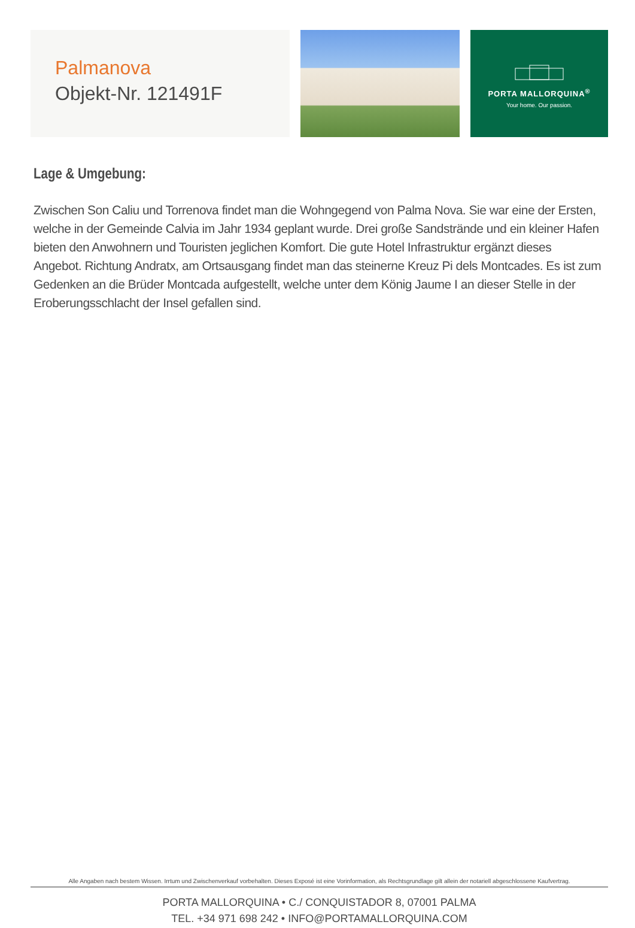Palmanova
Objekt-Nr. 121491F
PORTA MALLORQUINA<sup>®</sup>
Your home. Our passion.
Lage & Umgebung:
Zwischen Son Caliu und Torrenova findet man die Wohngegend von Palma Nova. Sie war eine der Ersten, welche in der Gemeinde Calvia im Jahr 1934 geplant wurde. Drei große Sandstrände und ein kleiner Hafen bieten den Anwohnern und Touristen jeglichen Komfort. Die gute Hotel Infrastruktur ergänzt dieses Angebot. Richtung Andratx, am Ortsausgang findet man das steinerne Kreuz Pi dels Montcades. Es ist zum Gedenken an die Brüder Montcada aufgestellt, welche unter dem König Jaume I an dieser Stelle in der Eroberungsschlacht der Insel gefallen sind.
Alle Angaben nach bestem Wissen. Irrtum und Zwischenverkauf vorbehalten. Dieses Exposé ist eine Vorinformation, als Rechtsgrundlage gilt allein der notariell abgeschlossene Kaufvertrag.
PORTA MALLORQUINA • C./ CONQUISTADOR 8, 07001 PALMA
TEL. +34 971 698 242 • INFO@PORTAMALLORQUINA.COM